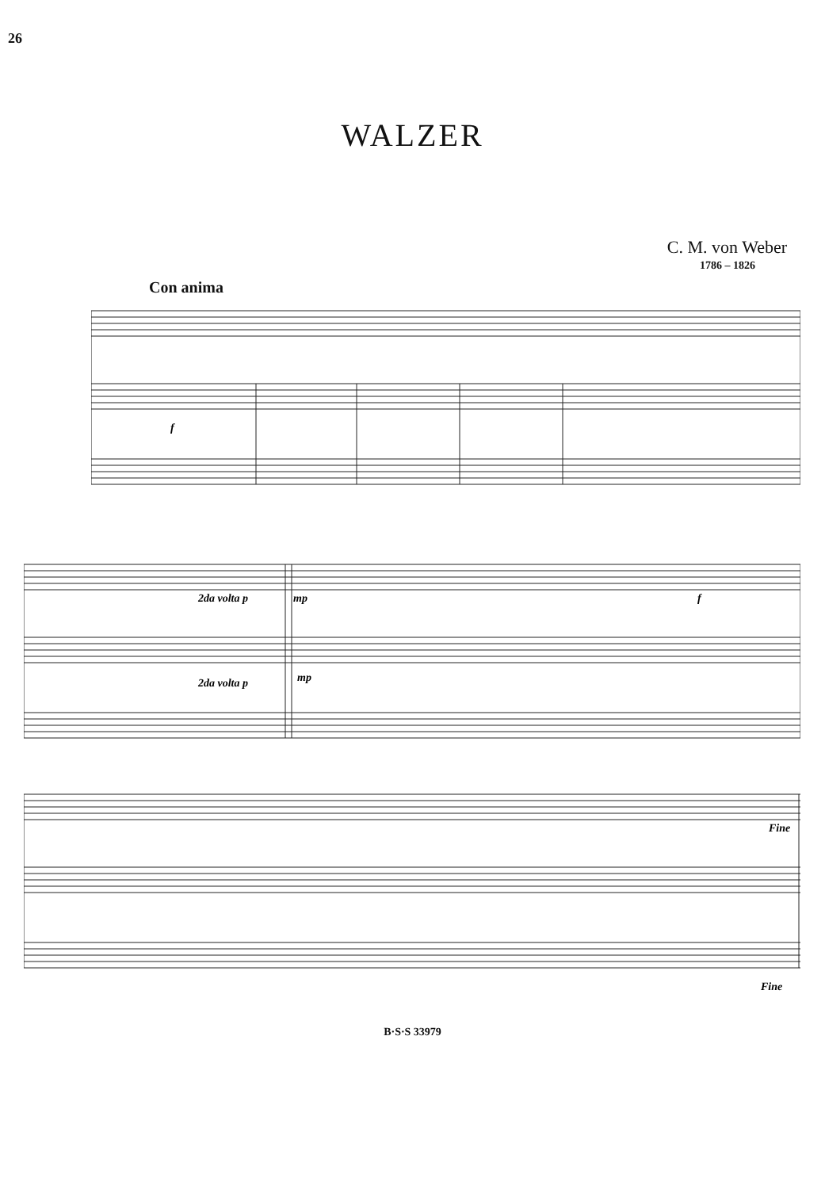26
WALZER
C. M. von Weber
1786 – 1826
Con anima
f
2da volta p
mp
f
2da volta p
mp
Fine
Fine
B·S·S 33979